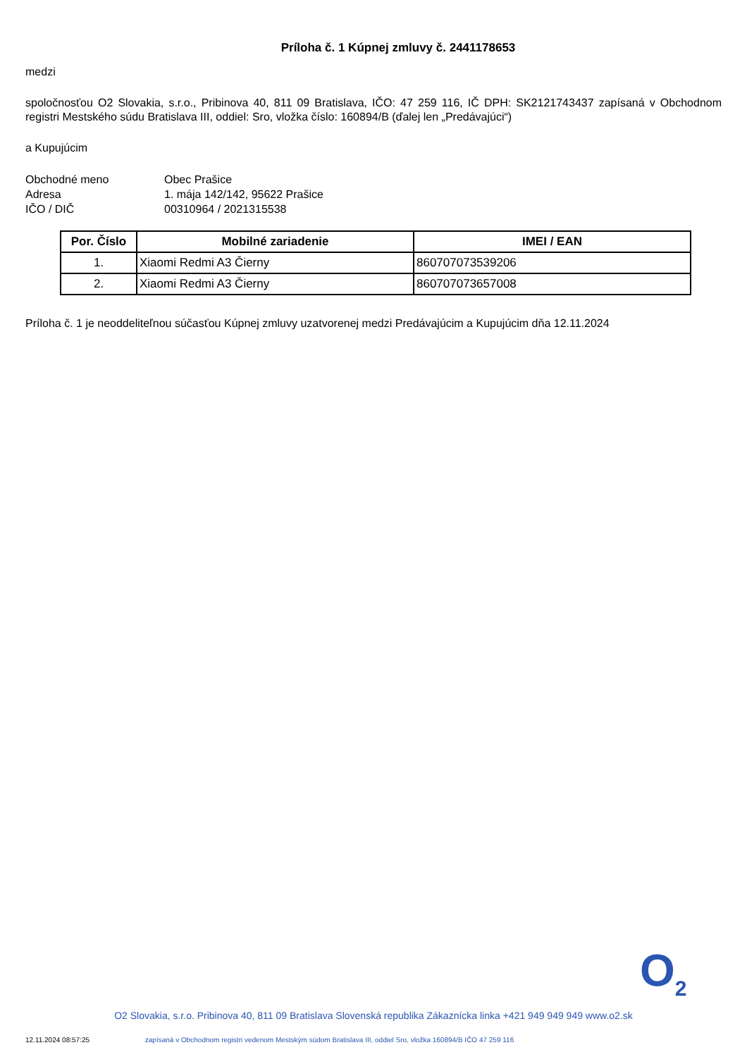Príloha č. 1 Kúpnej zmluvy č. 2441178653
medzi
spoločnosťou O2 Slovakia, s.r.o., Pribinova 40, 811 09 Bratislava, IČO: 47 259 116, IČ DPH: SK2121743437 zapísaná v Obchodnom registri Mestského súdu Bratislava III, oddiel: Sro, vložka číslo: 160894/B (ďalej len „Predávajúci“)
a Kupujúcim
Obchodné meno
Obec Prašice
Adresa
1. mája 142/142, 95622 Prašice
IČO / DIČ
00310964 / 2021315538
| Por. Číslo | Mobilné zariadenie | IMEI / EAN |
| --- | --- | --- |
| 1. | Xiaomi Redmi A3 Čierny | 860707073539206 |
| 2. | Xiaomi Redmi A3 Čierny | 860707073657008 |
Príloha č. 1 je neoddeliteľnou súčasťou Kúpnej zmluvy uzatvorenej medzi Predávajúcim a Kupujúcim dňa 12.11.2024
O<sub>2</sub>
O2 Slovakia, s.r.o. Pribinova 40, 811 09 Bratislava Slovenská republika Zákaznícka linka +421 949 949 949 www.o2.sk
12.11.2024 08:57:25 zapísaná v Obchodnom registri vedenom Mestským súdom Bratislava III, oddiel Sro, vložka 160894/B IČO 47 259 116